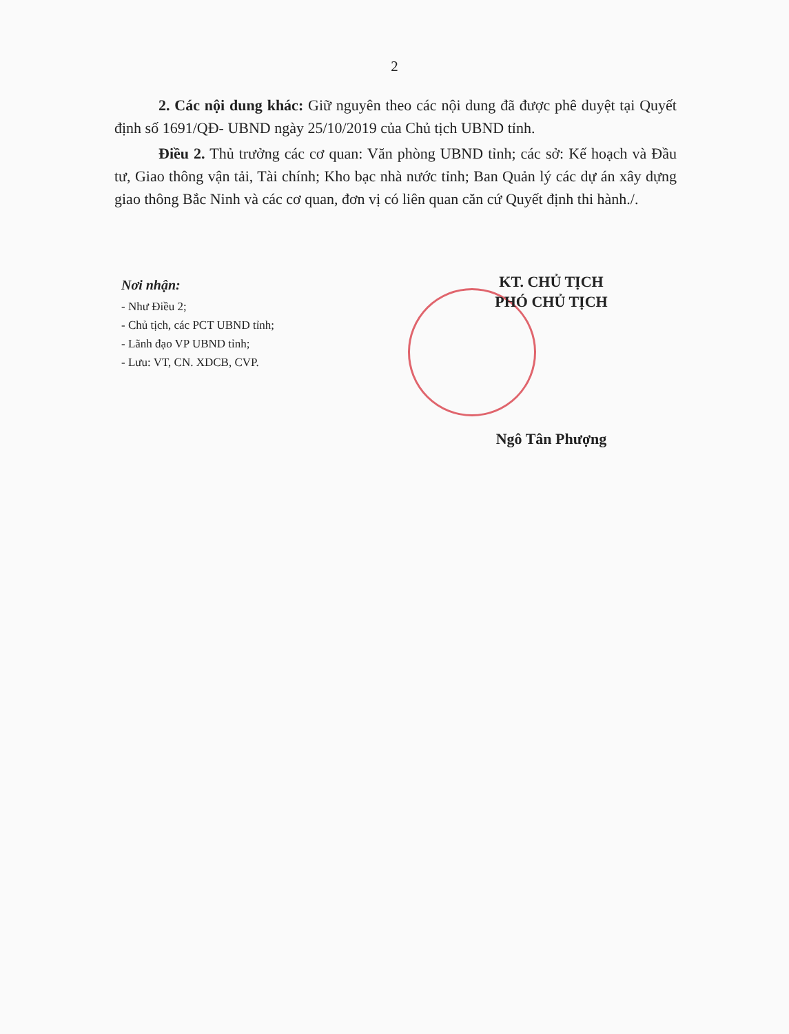2
2. Các nội dung khác: Giữ nguyên theo các nội dung đã được phê duyệt tại Quyết định số 1691/QĐ- UBND ngày 25/10/2019 của Chủ tịch UBND tỉnh.
Điều 2. Thủ trưởng các cơ quan: Văn phòng UBND tỉnh; các sở: Kế hoạch và Đầu tư, Giao thông vận tải, Tài chính; Kho bạc nhà nước tỉnh; Ban Quản lý các dự án xây dựng giao thông Bắc Ninh và các cơ quan, đơn vị có liên quan căn cứ Quyết định thi hành./.
Nơi nhận:
- Như Điều 2;
- Chủ tịch, các PCT UBND tỉnh;
- Lãnh đạo VP UBND tỉnh;
- Lưu: VT, CN. XDCB, CVP.
KT. CHỦ TỊCH
PHÓ CHỦ TỊCH
Ngô Tân Phượng